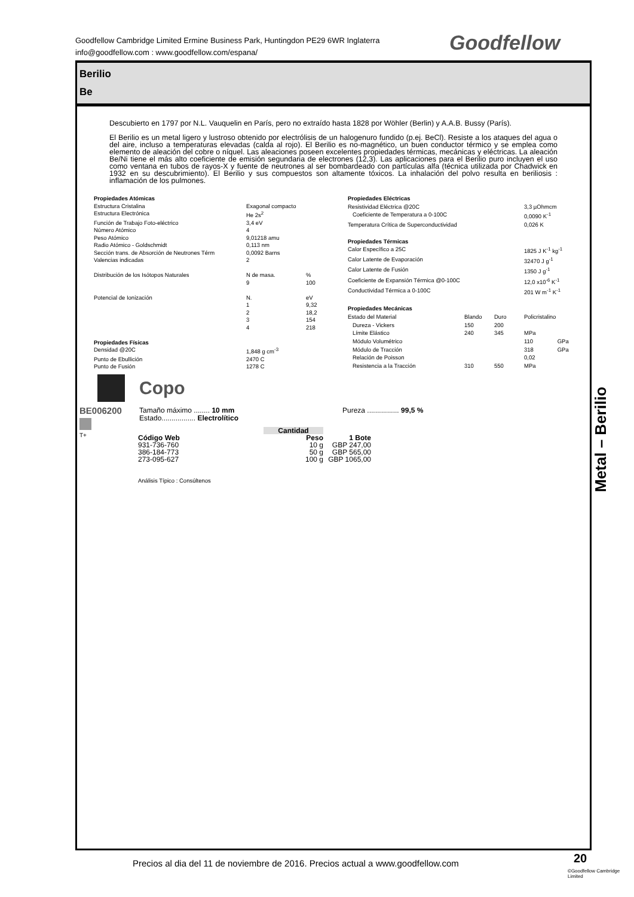Goodfellow Cambridge Limited Ermine Business Park, Huntingdon PE29 6WR Inglaterra
info@goodfellow.com : www.goodfellow.com/espana/
Goodfellow
Berilio
Be
Descubierto en 1797 por N.L. Vauquelin en París, pero no extraído hasta 1828 por Wöhler (Berlin) y A.A.B. Bussy (París).
El Berilio es un metal ligero y lustroso obtenido por electrólisis de un halogenuro fundido (p.ej. BeCl). Resiste a los ataques del agua o del aire, incluso a temperaturas elevadas (calda al rojo). El Berilio es no-magnético, un buen conductor térmico y se emplea como elemento de aleación del cobre o níquel. Las aleaciones poseen excelentes propiedades térmicas, mecánicas y eléctricas. La aleación Be/Ni tiene el más alto coeficiente de emisión segundaria de electrones (12,3). Las aplicaciones para el Berilio puro incluyen el uso como ventana en tubos de rayos-X y fuente de neutrones al ser bombardeado con partículas alfa (técnica utilizada por Chadwick en 1932 en su descubrimiento). El Berilio y sus compuestos son altamente tóxicos. La inhalación del polvo resulta en beriliosis : inflamación de los pulmones.
| Propiedades Atómicas | | |
| --- | --- | --- |
| Estructura Cristalina | Exagonal compacto | |
| Estructura Electrónica | He 2s<sup>2</sup> | |
| Función de Trabajo Foto-eléctrico | 3,4 eV | |
| Número Atómico | 4 | |
| Peso Atómico | 9,01218 amu | |
| Radio Atómico - Goldschmidt | 0,113 nm | |
| Sección trans. de Absorción de Neutrones Térm | 0,0092 Barns | |
| Valencias indicadas | 2 | |
| Distribución de los Isótopos Naturales | N de masa. | % |
| | 9 | 100 |
| Potencial de Ionización | N. | eV |
| | 1 | 9,32 |
| | 2 | 18,2 |
| | 3 | 154 |
| | 4 | 218 |
| Propiedades Físicas | | |
| Densidad @20C | 1,848 g cm<sup>-3</sup> | |
| Punto de Ebullición | 2470 C | |
| Punto de Fusión | 1278 C | |
| Propiedades Eléctricas | | | | | |
| --- | --- | --- | --- | --- | --- |
| Resistividad Eléctrica @20C | | | | 3,3 µOhmcm | |
| Coeficiente de Temperatura a 0-100C | | | | 0,0090 K<sup>-1</sup> | |
| Temperatura Crítica de Superconductividad | | | | 0,026 K | |
| Propiedades Térmicas | | | | | |
| Calor Específico a 25C | | | | 1825 J K<sup>-1</sup> kg<sup>-1</sup> | |
| Calor Latente de Evaporación | | | | 32470 J g<sup>-1</sup> | |
| Calor Latente de Fusión | | | | 1350 J g<sup>-1</sup> | |
| Coeficiente de Expansión Térmica @0-100C | | | | 12,0 x10<sup>-6</sup> K<sup>-1</sup> | |
| Conductividad Térmica a 0-100C | | | | 201 W m<sup>-1</sup> K<sup>-1</sup> | |
| Propiedades Mecánicas | | | | | |
| Estado del Material | Blando | Duro | | Policristalino | |
| Dureza - Vickers | 150 | 200 | | | |
| Límite Elástico | 240 | 345 | | MPa | |
| Módulo Volumétrico | | | | 110 | GPa |
| Módulo de Tracción | | | | 318 | GPa |
| Relación de Poisson | | | | 0,02 | |
| Resistencia a la Tracción | 310 | 550 | | MPa | |
Copo
BE006200
T+
Tamaño máximo ........ 10 mm
Estado................. Electrolítico
Pureza ................ 99,5 %
| | Cantidad | |
| Código Web | Peso | 1 Bote |
| 931-736-760 | 10 g | GBP 247,00 |
| 386-184-773 | 50 g | GBP 565,00 |
| 273-095-627 | 100 g | GBP 1065,00 |
Análisis Típico : Consúltenos
Metal – Berilio
Precios al dia del 11 de noviembre de 2016. Precios actual a www.goodfellow.com
20
©Goodfellow Cambridge Limited